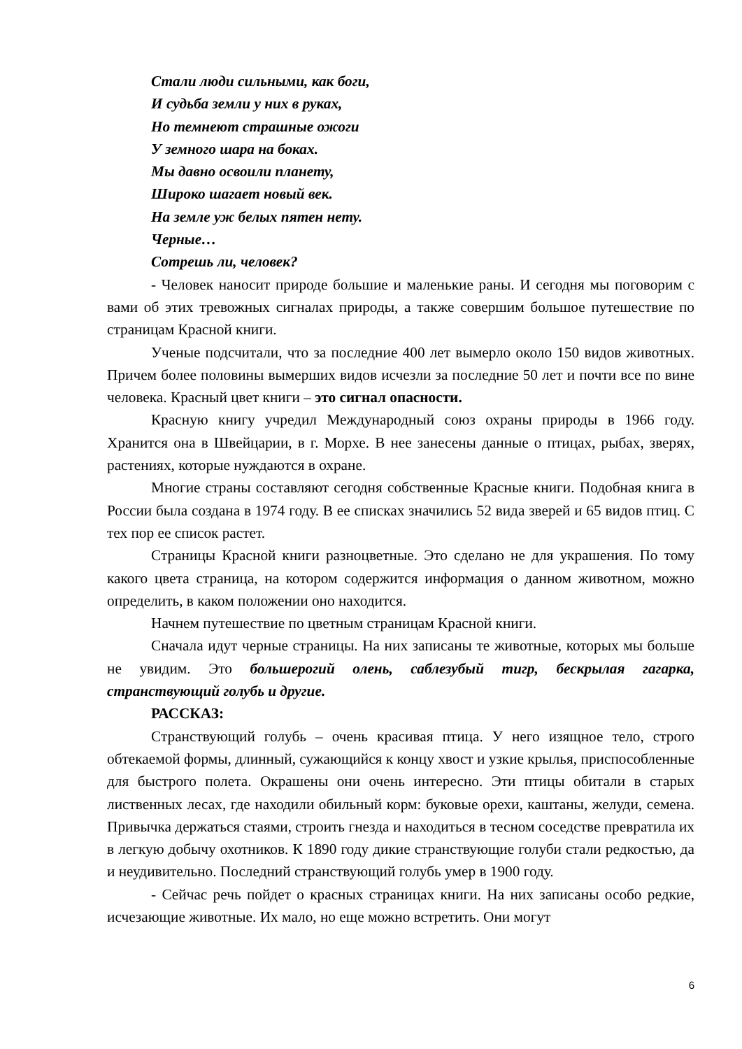Стали люди сильными, как боги,
И судьба земли у них в руках,
Но темнеют страшные ожоги
У земного шара на боках.
Мы давно освоили планету,
Широко шагает новый век.
На земле уж белых пятен нету.
Черные…
Сотрешь ли, человек?
- Человек наносит природе большие и маленькие раны. И сегодня мы поговорим с вами об этих тревожных сигналах природы, а также совершим большое путешествие по страницам Красной книги.
Ученые подсчитали, что за последние 400 лет вымерло около 150 видов животных. Причем более половины вымерших видов исчезли за последние 50 лет и почти все по вине человека. Красный цвет книги – это сигнал опасности.
Красную книгу учредил Международный союз охраны природы в 1966 году. Хранится она в Швейцарии, в г. Морхе. В нее занесены данные о птицах, рыбах, зверях, растениях, которые нуждаются в охране.
Многие страны составляют сегодня собственные Красные книги. Подобная книга в России была создана в 1974 году. В ее списках значились 52 вида зверей и 65 видов птиц. С тех пор ее список растет.
Страницы Красной книги разноцветные. Это сделано не для украшения. По тому какого цвета страница, на котором содержится информация о данном животном, можно определить, в каком положении оно находится.
Начнем путешествие по цветным страницам Красной книги.
Сначала идут черные страницы. На них записаны те животные, которых мы больше не увидим. Это большерогий олень, саблезубый тигр, бескрылая гагарка, странствующий голубь и другие.
РАССКАЗ:
Странствующий голубь – очень красивая птица. У него изящное тело, строго обтекаемой формы, длинный, сужающийся к концу хвост и узкие крылья, приспособленные для быстрого полета. Окрашены они очень интересно. Эти птицы обитали в старых лиственных лесах, где находили обильный корм: буковые орехи, каштаны, желуди, семена. Привычка держаться стаями, строить гнезда и находиться в тесном соседстве превратила их в легкую добычу охотников. К 1890 году дикие странствующие голуби стали редкостью, да и неудивительно. Последний странствующий голубь умер в 1900 году.
- Сейчас речь пойдет о красных страницах книги. На них записаны особо редкие, исчезающие животные. Их мало, но еще можно встретить. Они могут
6